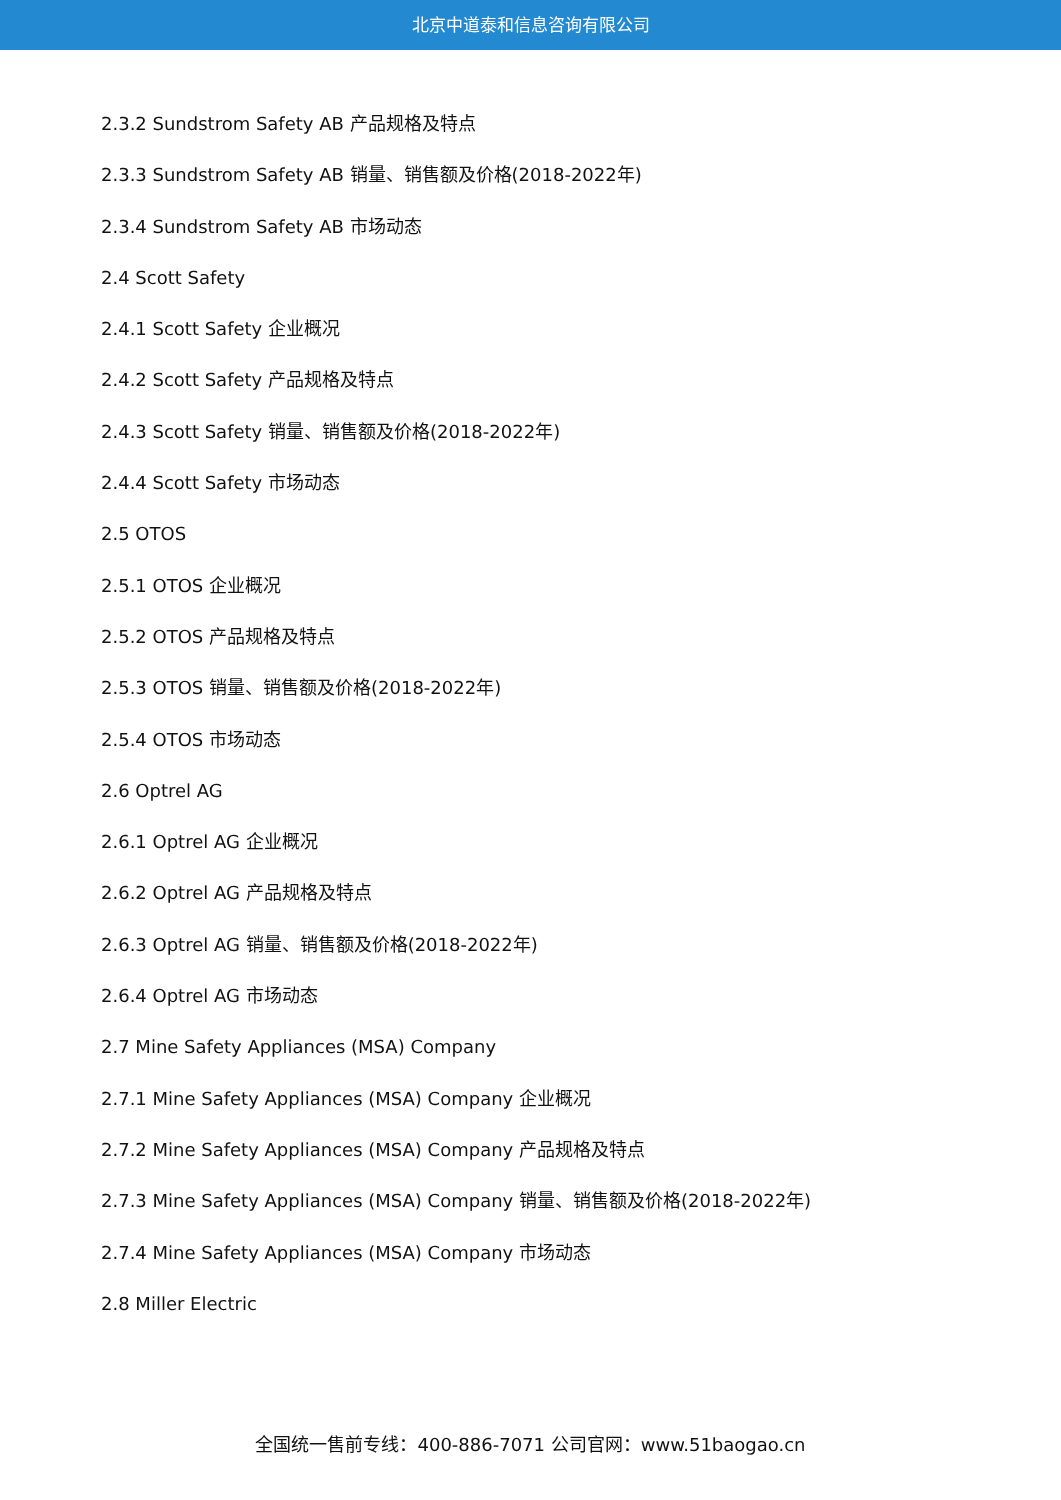北京中道泰和信息咨询有限公司
2.3.2 Sundstrom Safety AB 产品规格及特点
2.3.3 Sundstrom Safety AB 销量、销售额及价格(2018-2022年)
2.3.4 Sundstrom Safety AB 市场动态
2.4 Scott Safety
2.4.1 Scott Safety 企业概况
2.4.2 Scott Safety 产品规格及特点
2.4.3 Scott Safety 销量、销售额及价格(2018-2022年)
2.4.4 Scott Safety 市场动态
2.5 OTOS
2.5.1 OTOS 企业概况
2.5.2 OTOS 产品规格及特点
2.5.3 OTOS 销量、销售额及价格(2018-2022年)
2.5.4 OTOS 市场动态
2.6 Optrel AG
2.6.1 Optrel AG 企业概况
2.6.2 Optrel AG 产品规格及特点
2.6.3 Optrel AG 销量、销售额及价格(2018-2022年)
2.6.4 Optrel AG 市场动态
2.7 Mine Safety Appliances (MSA) Company
2.7.1 Mine Safety Appliances (MSA) Company 企业概况
2.7.2 Mine Safety Appliances (MSA) Company 产品规格及特点
2.7.3 Mine Safety Appliances (MSA) Company 销量、销售额及价格(2018-2022年)
2.7.4 Mine Safety Appliances (MSA) Company 市场动态
2.8 Miller Electric
全国统一售前专线：400-886-7071 公司官网：www.51baogao.cn